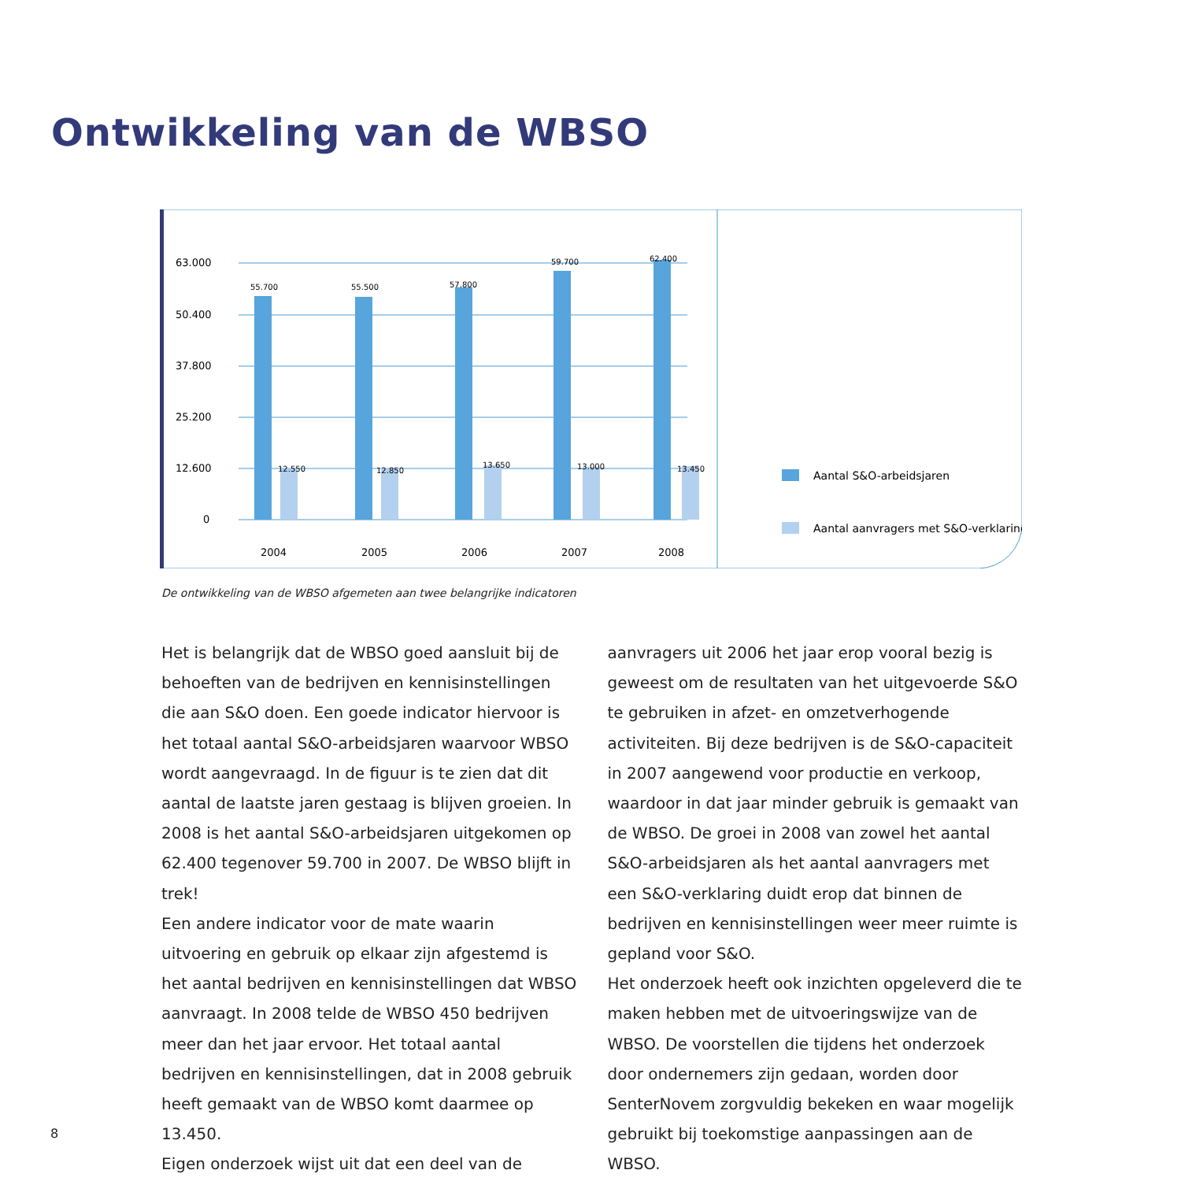Ontwikkeling van de WBSO
63.000
50.400
37.800
25.200
12.600
0
55.700
55.500
57.800
59.700
62.400
12.550
12.850
13.650
13.000
13.450
2004
2005
2006
2007
2008
Aantal S&O-arbeidsjaren
Aantal aanvragers met S&O-verklaring
De ontwikkeling van de WBSO afgemeten aan twee belangrijke indicatoren
Het is belangrijk dat de WBSO goed aansluit bij de behoeften van de bedrijven en kennisinstellingen die aan S&O doen. Een goede indicator hiervoor is het totaal aantal S&O-arbeidsjaren waarvoor WBSO wordt aangevraagd. In de figuur is te zien dat dit aantal de laatste jaren gestaag is blijven groeien. In 2008 is het aantal S&O-arbeidsjaren uitgekomen op 62.400 tegenover 59.700 in 2007. De WBSO blijft in trek!
Een andere indicator voor de mate waarin uitvoering en gebruik op elkaar zijn afgestemd is het aantal bedrijven en kennisinstellingen dat WBSO aanvraagt. In 2008 telde de WBSO 450 bedrijven meer dan het jaar ervoor. Het totaal aantal bedrijven en kennisinstellingen, dat in 2008 gebruik heeft gemaakt van de WBSO komt daarmee op 13.450.
Eigen onderzoek wijst uit dat een deel van de
aanvragers uit 2006 het jaar erop vooral bezig is geweest om de resultaten van het uitgevoerde S&O te gebruiken in afzet- en omzetverhogende activiteiten. Bij deze bedrijven is de S&O-capaciteit in 2007 aangewend voor productie en verkoop, waardoor in dat jaar minder gebruik is gemaakt van de WBSO. De groei in 2008 van zowel het aantal S&O-arbeidsjaren als het aantal aanvragers met een S&O-verklaring duidt erop dat binnen de bedrijven en kennisinstellingen weer meer ruimte is gepland voor S&O.
Het onderzoek heeft ook inzichten opgeleverd die te maken hebben met de uitvoeringswijze van de WBSO. De voorstellen die tijdens het onderzoek door ondernemers zijn gedaan, worden door SenterNovem zorgvuldig bekeken en waar mogelijk gebruikt bij toekomstige aanpassingen aan de WBSO.
8